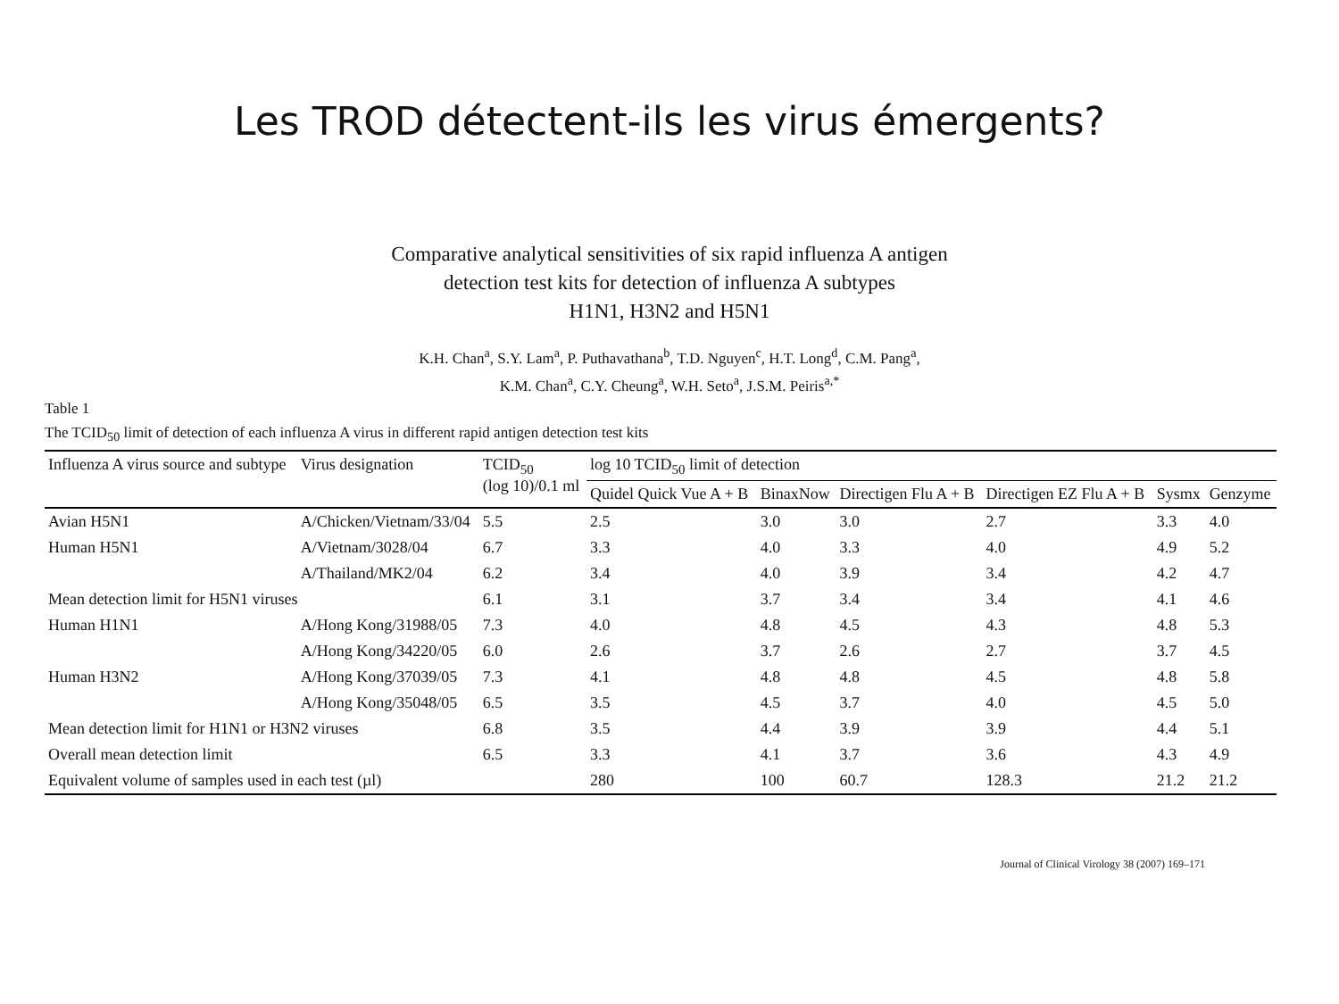Les TROD détectent-ils les virus émergents?
Comparative analytical sensitivities of six rapid influenza A antigen
detection test kits for detection of influenza A subtypes
H1N1, H3N2 and H5N1
K.H. Chan<sup>a</sup>, S.Y. Lam<sup>a</sup>, P. Puthavathana<sup>b</sup>, T.D. Nguyen<sup>c</sup>, H.T. Long<sup>d</sup>, C.M. Pang<sup>a</sup>,
K.M. Chan<sup>a</sup>, C.Y. Cheung<sup>a</sup>, W.H. Seto<sup>a</sup>, J.S.M. Peiris<sup>a,*</sup>
Table 1
The TCID<sub>50</sub> limit of detection of each influenza A virus in different rapid antigen detection test kits
| Influenza A virus source and subtype | Virus designation | TCID<sub>50</sub> (log 10)/0.1 ml | log 10 TCID<sub>50</sub> limit of detection | | | | | |
| --- | --- | --- | --- | --- | --- | --- | --- | --- |
| | | | Quidel Quick Vue A + B | BinaxNow | Directigen Flu A + B | Directigen EZ Flu A + B | Sysmx | Genzyme |
| Avian H5N1 | A/Chicken/Vietnam/33/04 | 5.5 | 2.5 | 3.0 | 3.0 | 2.7 | 3.3 | 4.0 |
| Human H5N1 | A/Vietnam/3028/04 | 6.7 | 3.3 | 4.0 | 3.3 | 4.0 | 4.9 | 5.2 |
| | A/Thailand/MK2/04 | 6.2 | 3.4 | 4.0 | 3.9 | 3.4 | 4.2 | 4.7 |
| Mean detection limit for H5N1 viruses | | 6.1 | 3.1 | 3.7 | 3.4 | 3.4 | 4.1 | 4.6 |
| Human H1N1 | A/Hong Kong/31988/05 | 7.3 | 4.0 | 4.8 | 4.5 | 4.3 | 4.8 | 5.3 |
| | A/Hong Kong/34220/05 | 6.0 | 2.6 | 3.7 | 2.6 | 2.7 | 3.7 | 4.5 |
| Human H3N2 | A/Hong Kong/37039/05 | 7.3 | 4.1 | 4.8 | 4.8 | 4.5 | 4.8 | 5.8 |
| | A/Hong Kong/35048/05 | 6.5 | 3.5 | 4.5 | 3.7 | 4.0 | 4.5 | 5.0 |
| Mean detection limit for H1N1 or H3N2 viruses | | 6.8 | 3.5 | 4.4 | 3.9 | 3.9 | 4.4 | 5.1 |
| Overall mean detection limit | | 6.5 | 3.3 | 4.1 | 3.7 | 3.6 | 4.3 | 4.9 |
| Equivalent volume of samples used in each test (µl) | | | 280 | 100 | 60.7 | 128.3 | 21.2 | 21.2 |
Journal of Clinical Virology 38 (2007) 169–171